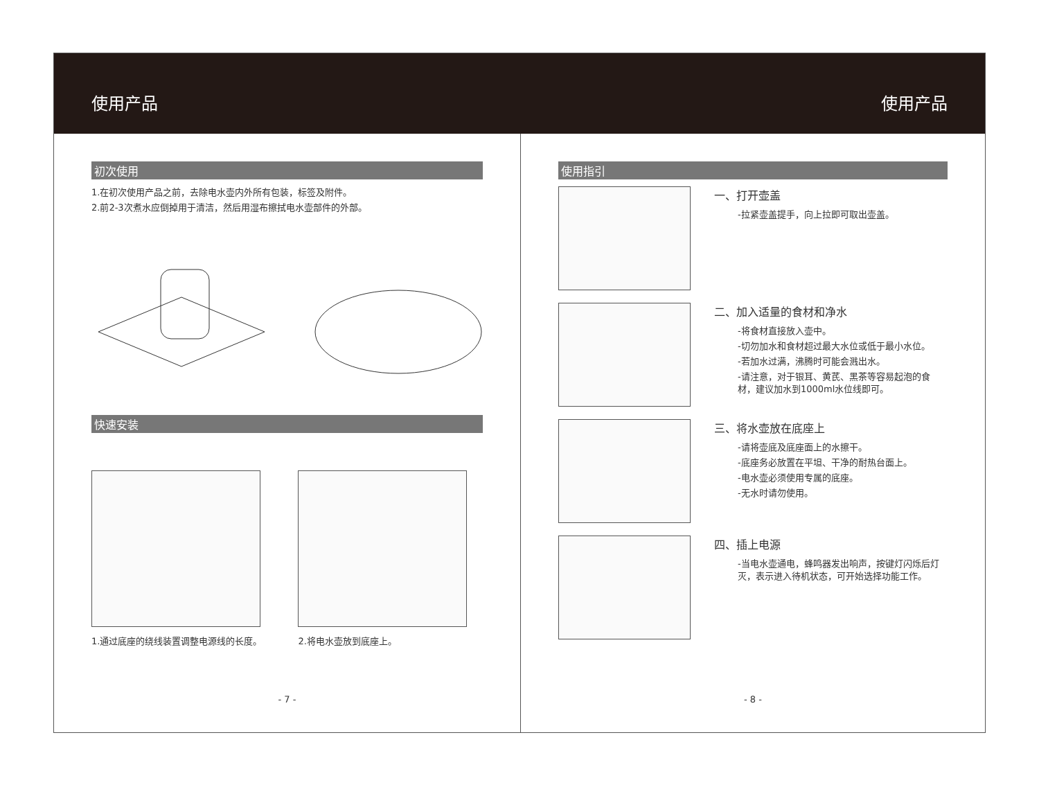使用产品 使用产品
初次使用
1.在初次使用产品之前，去除电水壶内外所有包装，标签及附件。
2.前2-3次煮水应倒掉用于清洁，然后用湿布擦拭电水壶部件的外部。
快速安装
1.通过底座的绕线装置调整电源线的长度。
2.将电水壶放到底座上。
- 7 -
使用指引
一、打开壶盖
-拉紧壶盖提手，向上拉即可取出壶盖。
二、加入适量的食材和净水
-将食材直接放入壶中。
-切勿加水和食材超过最大水位或低于最小水位。
-若加水过满，沸腾时可能会溅出水。
-请注意，对于银耳、黄芪、黑茶等容易起泡的食材，建议加水到1000ml水位线即可。
三、将水壶放在底座上
-请将壶底及底座面上的水擦干。
-底座务必放置在平坦、干净的耐热台面上。
-电水壶必须使用专属的底座。
-无水时请勿使用。
四、插上电源
-当电水壶通电，蜂鸣器发出响声，按键灯闪烁后灯灭，表示进入待机状态，可开始选择功能工作。
- 8 -